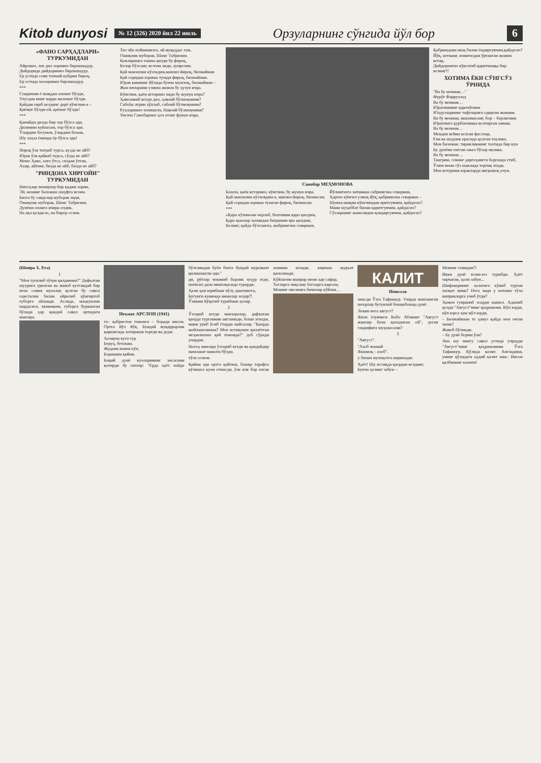Kitob dunyosi
№ 12 (326) 2020 йил 22 июль
Орзуларнинг сўнгида йўл бор
6
«ФАНО САРҲАДЛАРИ» ТУРКУМИДАН
Айромиз, лек дил зоримиз бирлашадур,
Дийдорида дийдоримиз бирлашадур.
Ер устида сени топмай куйдим бироқ,
Ер остида мозоримиз бирлашадур.
***
Севдимми ё ишқдан аломат бўлди,
Улусдан минг карра маломат бўлди.
Қайдан оқиб келдинг дарё кўнглим-а –
Қиёмат бўлди-ей, қиёмат бўлди!
***
Қанийди дилда бир зор бўлса эди,
Дилимни куйласам, тор бўлса эди.
Ўлардим бегумон, ўлардим бешак,
Шу лаҳза ёнимда ёр бўлса эди!
***
Япроқ ўзи титраб турса, кузда не айб?
Юрак ўзи қайнаб турса, сўзда не айб?
Момо Ҳаво, хато ўтса, сиздан ўтган,
Ахир, айтинг, бизда не айб, бизда не айб?
"РИНДОНА ХИРГОЙИ" ТУРКУМИДАН
Нигоҳлар пичирлар бир қадим зорни,
Эй, менинг балокаш ошуфта кезим.
Бизга бу савдолар муборак энди,
Ошиқлик муборак, Шамс Табризим.
Дунёни оламга ичира олдик,
На ақл қолди-ю, на бирор сезим.
Тиз чўк поймимизга, эй муқаддас ғам,
Ошиқлик муборак, Шамс Табризим.
Қонларимга ташна қилди бу фироқ,
Келар бўлсанг, келгин энди, хунрезим.
Қай манзилни кўзладим,манзил йироқ, билмайман
Қай соридан юракка тушди фироқ, билмайман.
Юрак кимнинг йўлида бунча муштоқ, билмайман –
Жон ипларини узмиш жонон бу ҳузун ичра.
Кўнглим, қаён кетармиз энди бу жунун ичра?
Ҳаволаниб кетди дил, ҳавоий бўлмоқчими?
Сабolar атрин ҳўплаб, сабоий бўлмоқчими?
Руҳларимиз топишгач, Навоий бўлмоқчими?
Унгача Санобармиз ҳол отлиғ фунун ичра,
Санобар МЕҲМОНОВА
Бошла, қаён кетармиз, кўнглим, бу жунун ичра.
Қай манзилни кўзловдим-а, манзил йироқ, билмасам,
Қай соридан юракка тушган фироқ, билмасам.
***
«Қаро кўзим»ни чорлаб, бахтимни қаро қилдим,
Қаро қошлар захмидан бағримни яро қилдим,
Келинг, қайда бўлсангиз, жабримгача севарман,
Йўлингизга энтиккан сабримгача севарман,
Ҳаргиз кўнгил узмоқ йўқ; қабримгача севарман –
Шунча ишқни кўнглимдан аритгувчим, қайдасиз?
Мани муҳаббат билан қаритгувчим, қайдасиз?
Сўзларнинг жамолидан қондиргувчим, қайдасиз?
Қабримдаям ишқ билан ёндиргувчим,қайдасиз?
Йўқ, кетманг, изингиздан ўртанган жоним кетар,
Дийдорингиз кўрсатиб қаритмоққа бир келинг!!
ХОТИМА ЁКИ СЎНГСЎЗ ЎРНИДА
"Ва бу менман…"
Фурўғ Фаррухзод
Ва бу менман…
Юрагимнинг қарочўғини
Юлдузларнинг тафтларига едирган жонман.
Ва бу менман, ишонмасанг, бор – борлигини
Юрагимга қурбонликка келтирган онман.
Ва бу менман…
Мендан кейин келган фасллар,
Ғам ва шодлик орасида қолган таҳлика.
Мен биламан: тирикликнинг тахтида бир кун
Бу дунёни енгган ажал бўлар малика.
Ва бу менман…
Тангрим, сенинг дарғоҳингга борганда етиб,
Ўлим мени сўз шаклида тортиқ этади,
Мен кетурман юракларда янграмоқ учун.
(Шоира Х. Р.га)
1
"Мен туғилиб тўғри қилдимми?" Дафъатан шуурига урилган ва жавоб кутгандай бир неча сония муаллақ қолган бу савол оҳисталик билан айрилиб қўнғиртоб ғуборга айланди. Аслида, маҳкумлик пардасига, яънинким, ғуборга бурканган бўлади ҳар қандай савол ортидаги манзара.
Неъмат АРСЛОН (1941)
га– қабристон томонга – боради инсон. Ортга йўл йўқ. Бундай муқаррарлик қаршисида хотиржам тортди ва деди:
Ҳозирча кута тур
Беруҳ, бетаъма.
Жудаям ишим кўп,
Боришим қийин.
Боқий дунё кучларининг энсасини қотирди бу гаплар: "Ерда ҳаёт пайдо бўлганидан буён бизга бундай мурожаат қилишмаган эди."
ди, рўёлар чекиниб борлик зуҳур этди, поёнсиз дала минтақасида турарди:
Ҳали ҳам юрибман чўлу даштингга,
Бугунги кунимда нималар зоҳир?!
Ўзимни йўқотиб турибман ҳозир.
2
Ўзгариб кетди манзаралар, дафъатан қаерда турганини англамади, боши эгилди, мавж уриб ўсиб ётарди майсалар. "Қаерда жойлашганман? Мен истиқомат қилаётган меҳмонхона қай томонда?" деб сўради улардан.
Ногоҳ манзара ўзгариб кетди ва қандайдир мамлакат намоён бўлди.
тўла осмон.
Қийин эди ортга қайтиш, бошқа тарафга кўчишга кучи етмасди, ўзи илк бор очган эшикни излади, кириша журъат қилолмади.
Кўйлагим яширар мени ҳар сафар,
Тоғларга чиқсаму боғларга кирсам,
Менинг овозимга бичилар кўйлак…
КАЛИТ
Новелла
эмасди Ўзга Тафаккур. Уларда жамланган шеърлар бутунлай бошқабошқа дунё.
Лекин нега август?
Япон ёзувчиси Кобо Абэнинг "Август жинлар базм қиладиган ой", деган таърифига муҳокасами?
3
"Август".
"Азоб чекмай
Яшамоқ – азоб".
у билан мулоқотга киришади:
Ҳаёт! Шу иссиқда қаердан келдинг,
Бунча ҳолинг забун –
Менинг соямдан?!
Икки дунё юзма-юз турибди. Ҳаёт чарчаган, ҳоли забун...
Шифокорнинг халатига кўниб турган хилқат нима? Нега энди у илтижо тўла киприкларга учиб ўтди?
Ҳамон гувраниб эсарди шамол. Адашиб қолди "Август"нинг қаҳрамони. Кўп юрди, кўп юрса ҳам мўл юрди.
– Билмаймаан то ҳануз қайда мен очган эшик?
Жавоб бўлмади.
– Бу дунё борми ўзи?
Ана шу мангу савол устида учрадди "Август"нинг қаҳрамонини Ўзга Тафаккур. Қўлида калит. Англадики, унинг қўлидаги оддий калит эмас. Инсон қалбининг калити!